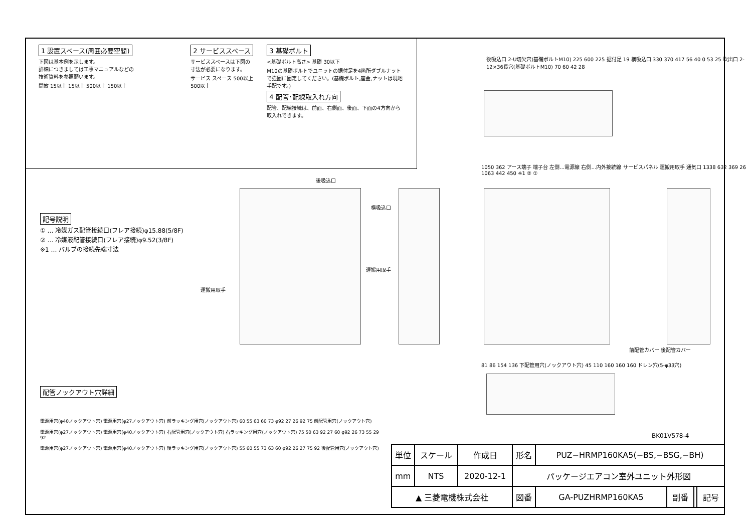1 設置スペース(周囲必要空間)
下図は基本例を示します。
詳細につきましては工事マニュアルなどの
技術資料を参照願います。
開放 15以上 15以上 500以上 150以上
2 サービススペース
サービススペースは下図の
寸法が必要になります。
サービス スペース 500以上 500以上
3 基礎ボルト
<基礎ボルト高さ> 基礎 30以下
M10の基礎ボルトでユニットの据付足を4箇所ダブルナットで強固に固定してください。(基礎ボルト,座金,ナットは現地手配です。)
4 配管･配線取入れ方向
配管、配線接続は、前面、右側面、後面、下面の4方向から取入れできます。
記号説明
① … 冷媒ガス配管接続口(フレア接続)φ15.88(5/8F)
② … 冷媒液配管接続口(フレア接続)φ9.52(3/8F)
※1 … バルブの接続先端寸法
後吸込口
運搬用取手
横吸込口
運搬用取手
1050 362 アース端子 端子台 左側…電源線 右側…内外接続線 サービスパネル 運搬用取手 通気口 1338 632 369 26 1063 442 450 ※1 ② ①
前配管カバー 後配管カバー
後吸込口 2-U切欠穴(基礎ボルトM10) 225 600 225 据付足 19 横吸込口 330 370 417 56 40 0 53 25 吹出口 2-12×36長穴(基礎ボルトM10) 70 60 42 28
81 86 154 136 下配管用穴(ノックアウト穴) 45 110 160 160 160 ドレン穴(5-φ33穴)
配管ノックアウト穴詳細
電源用穴(φ40ノックアウト穴) 電源用穴(φ27ノックアウト穴) 前ラッキング用穴(ノックアウト穴) 60 55 63 60 73 φ92 27 26 92 75 前配管用穴(ノックアウト穴)
電源用穴(φ27ノックアウト穴) 電源用穴(φ40ノックアウト穴) 右配管用穴(ノックアウト穴) 右ラッキング用穴(ノックアウト穴) 75 50 63 92 27 60 φ92 26 73 55 29 92
電源用穴(φ27ノックアウト穴) 電源用穴(φ40ノックアウト穴) 後ラッキング用穴(ノックアウト穴) 55 60 55 73 63 60 φ92 26 27 75 92 後配管用穴(ノックアウト穴)
BK01V578-4
| 単位 | スケール | 作成日 | 形名 | PUZ−HRMP160KA5(−BS,−BSG,−BH) | | | |
| mm | NTS | 2020-12-1 | パッケージエアコン室外ユニット外形図 | | | | |
| ▲ 三菱電機株式会社 | | | 図番 | GA-PUZHRMP160KA5 | 副番 | | 記号 |